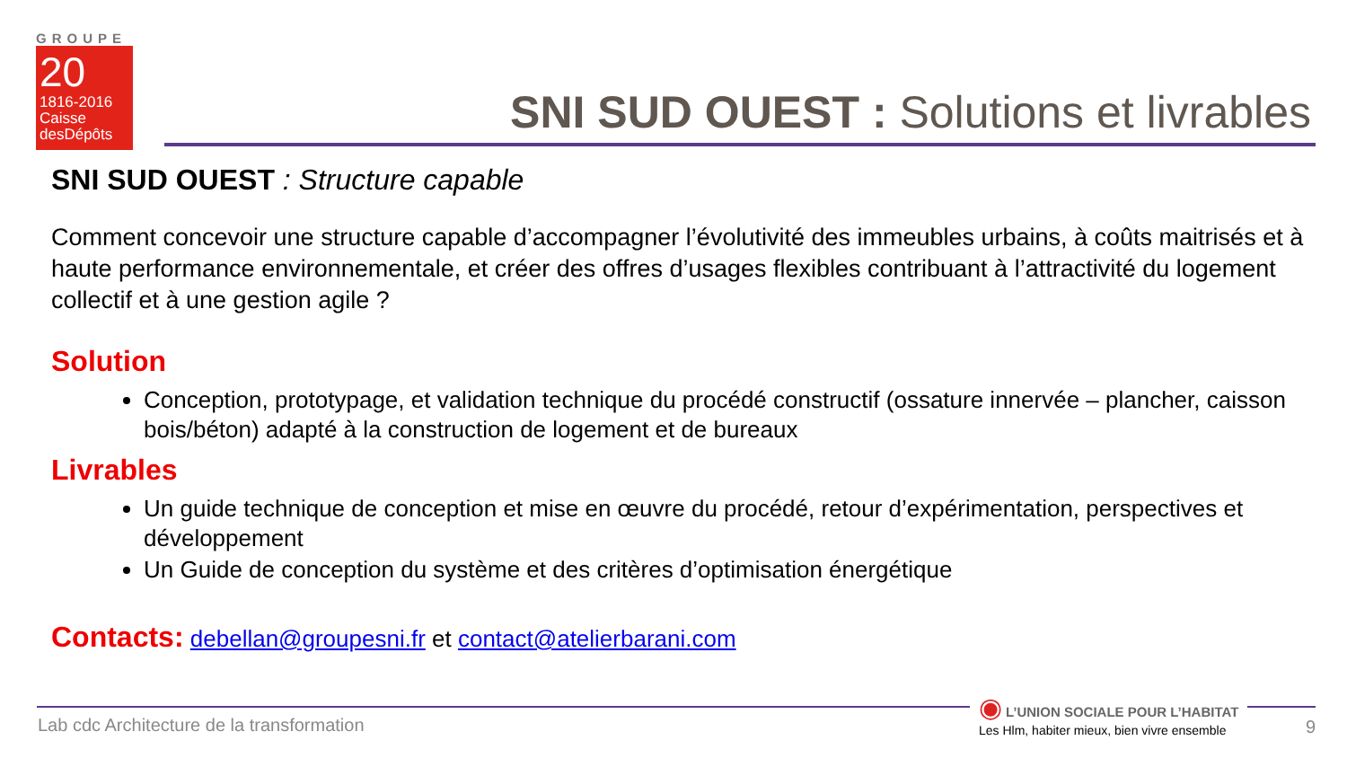GROUPE
20
1816-2016
Caisse
desDépôts
SNI SUD OUEST : Solutions et livrables
SNI SUD OUEST : Structure capable
Comment concevoir une structure capable d’accompagner l’évolutivité des immeubles urbains, à coûts maitrisés et à haute performance environnementale, et créer des offres d’usages flexibles contribuant à l’attractivité du logement collectif et à une gestion agile ?
Solution
Conception, prototypage, et validation technique du procédé constructif (ossature innervée – plancher, caisson bois/béton) adapté à la construction de logement et de bureaux
Livrables
Un guide technique de conception et mise en œuvre du procédé, retour d’expérimentation, perspectives et développement
Un Guide de conception du système et des critères d’optimisation énergétique
Contacts: debellan@groupesni.fr et contact@atelierbarani.com
Lab cdc Architecture de la transformation
◉ L’UNION SOCIALE POUR L’HABITAT
Les Hlm, habiter mieux, bien vivre ensemble
9